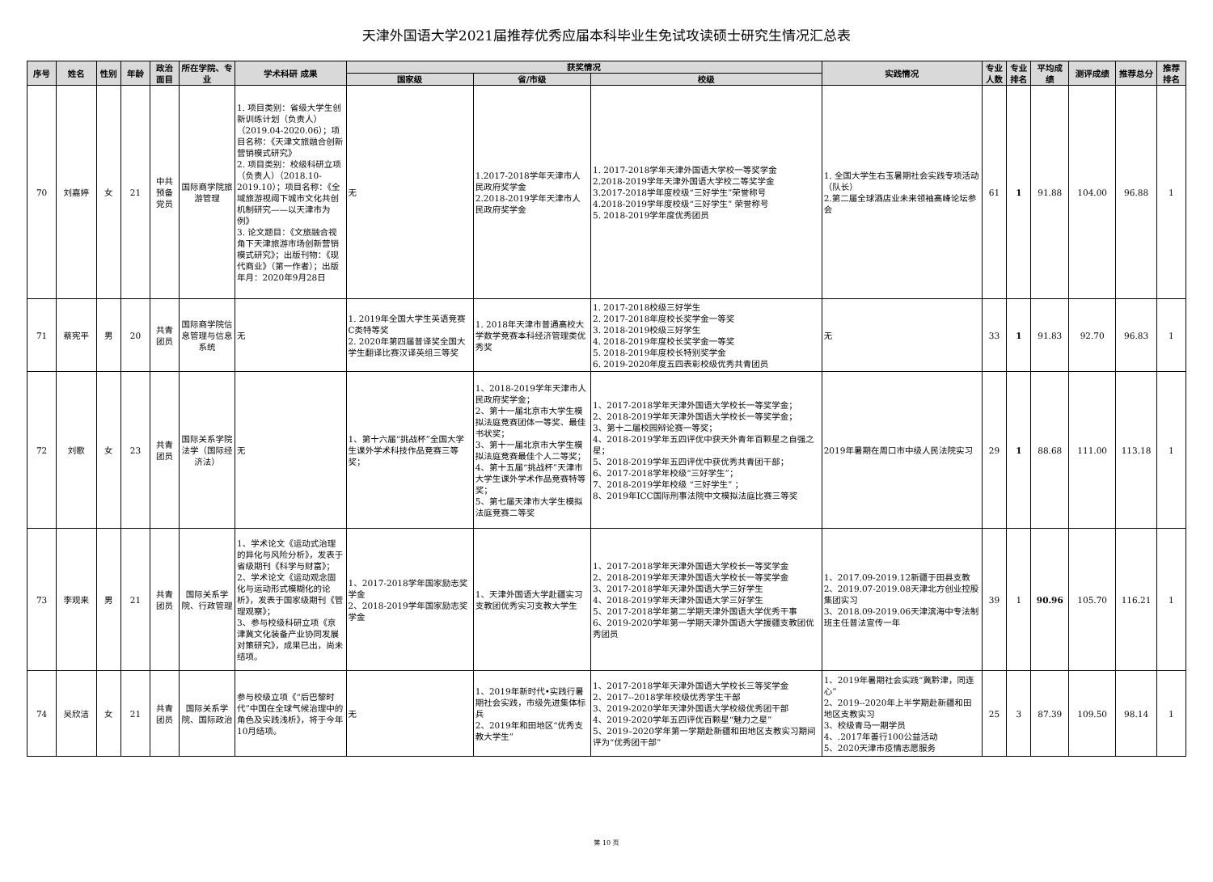天津外国语大学2021届推荐优秀应届本科毕业生免试攻读硕士研究生情况汇总表
| 序号 | 姓名 | 性别 | 年龄 | 政治面目 | 所在学院、专业 | 学术科研 成果 | 获奖情况 | | | 实践情况 | 专业人数 | 专业排名 | 平均成绩 | 测评成绩 | 推荐总分 | 推荐排名 |
| --- | --- | --- | --- | --- | --- | --- | --- | --- | --- | --- | --- | --- | --- | --- | --- | --- |
| | | | | | | | 国家级 | 省/市级 | 校级 | | | | | | | |
| 70 | 刘嘉婷 | 女 | 21 | 中共预备党员 | 国际商学院旅游管理 | 1. 项目类别：省级大学生创新训练计划（负责人）（2019.04-2020.06）；项目名称：《天津文旅融合创新营销模式研究》 2. 项目类别：校级科研立项（负责人）（2018.10-2019.10）；项目名称：《全域旅游视阈下城市文化共创机制研究——以天津市为例》 3. 论文题目：《文旅融合视角下天津旅游市场创新营销模式研究》；出版刊物：《现代商业》（第一作者）；出版年月：2020年9月28日 | 无 | 1.2017-2018学年天津市人民政府奖学金 2.2018-2019学年天津市人民政府奖学金 | 1. 2017-2018学年天津外国语大学校一等奖学金 2.2018-2019学年天津外国语大学校二等奖学金 3.2017-2018学年度校级“三好学生”荣誉称号 4.2018-2019学年度校级“三好学生” 荣誉称号 5. 2018-2019学年度优秀团员 | 1. 全国大学生右玉暑期社会实践专项活动（队长） 2.第二届全球酒店业未来领袖高峰论坛参会 | 61 | 1 | 91.88 | 104.00 | 96.88 | 1 |
| 71 | 蔡宪平 | 男 | 20 | 共青团员 | 国际商学院信息管理与信息系统 | 无 | 1. 2019年全国大学生英语竞赛C类特等奖 2. 2020年第四届普译奖全国大学生翻译比赛汉译英组三等奖 | 1. 2018年天津市普通高校大学数学竞赛本科经济管理类优秀奖 | 1. 2017-2018校级三好学生 2. 2017-2018年度校长奖学金一等奖 3. 2018-2019校级三好学生 4. 2018-2019年度校长奖学金一等奖 5. 2018-2019年度校长特别奖学金 6. 2019-2020年度五四表彰校级优秀共青团员 | 无 | 33 | 1 | 91.83 | 92.70 | 96.83 | 1 |
| 72 | 刘歌 | 女 | 23 | 共青团员 | 国际关系学院 法学（国际经济法） | 无 | 1、第十六届“挑战杯”全国大学生课外学术科技作品竞赛三等奖； | 1、2018-2019学年天津市人民政府奖学金； 2、第十一届北京市大学生模拟法庭竞赛团体一等奖、最佳书状奖； 3、第十一届北京市大学生模拟法庭竞赛最佳个人二等奖； 4、第十五届“挑战杯”天津市大学生课外学术作品竞赛特等奖； 5、第七届天津市大学生模拟法庭竞赛二等奖 | 1、2017-2018学年天津外国语大学校长一等奖学金； 2、2018-2019学年天津外国语大学校长一等奖学金； 3、第十二届校园辩论赛一等奖； 4、2018-2019学年五四评优中获天外青年百颗星之自强之星； 5、2018-2019学年五四评优中获优秀共青团干部； 6、2017-2018学年校级“三好学生”； 7、2018-2019学年校级 “三好学生” ； 8、2019年ICC国际刑事法院中文模拟法庭比赛三等奖 | 2019年暑期在周口市中级人民法院实习 | 29 | 1 | 88.68 | 111.00 | 113.18 | 1 |
| 73 | 李观来 | 男 | 21 | 共青团员 | 国际关系学院、行政管理 | 1、学术论文《运动式治理的异化与风险分析》，发表于省级期刊《科学与财富》； 2、学术论文《运动观念固化与运动形式模糊化的论析》，发表于国家级期刊《管理观察》； 3、参与校级科研立项《京津冀文化装备产业协同发展对策研究》，成果已出，尚未结项。 | 1、2017-2018学年国家励志奖学金 2、2018-2019学年国家励志奖学金 | 1、天津外国语大学赴疆实习支教团优秀实习支教大学生 | 1、2017-2018学年天津外国语大学校长一等奖学金 2、2018-2019学年天津外国语大学校长一等奖学金 3、2017-2018学年天津外国语大学三好学生 4、2018-2019学年天津外国语大学三好学生 5、2017-2018学年第二学期天津外国语大学优秀干事 6、2019-2020学年第一学期天津外国语大学援疆支教团优秀团员 | 1、2017.09-2019.12新疆于田县支教 2、2019.07-2019.08天津北方创业控股集团实习 3、2018.09-2019.06天津滨海中专法制班主任普法宣传一年 | 39 | 1 | 90.96 | 105.70 | 116.21 | 1 |
| 74 | 吴欣洁 | 女 | 21 | 共青团员 | 国际关系学院、国际政治 | 参与校级立项《“后巴黎时代”中国在全球气候治理中的角色及实践浅析》，将于今年10月结项。 | 无 | 1、2019年新时代•实践行暑期社会实践，市级先进集体标兵 2、2019年和田地区“优秀支教大学生” | 1、2017-2018学年天津外国语大学校长三等奖学金 2、2017--2018学年校级优秀学生干部 3、2019-2020学年天津外国语大学校级优秀团干部 4、2019-2020学年五四评优百颗星“魅力之星” 5、2019–2020学年第一学期赴新疆和田地区支教实习期间评为“优秀团干部” | 1、2019年暑期社会实践“冀黔津，同连心” 2、2019--2020年上半学期赴新疆和田地区支教实习 3、校级青马一期学员 4、.2017年善行100公益活动 5、2020天津市疫情志愿服务 | 25 | 3 | 87.39 | 109.50 | 98.14 | 1 |
第 10 页